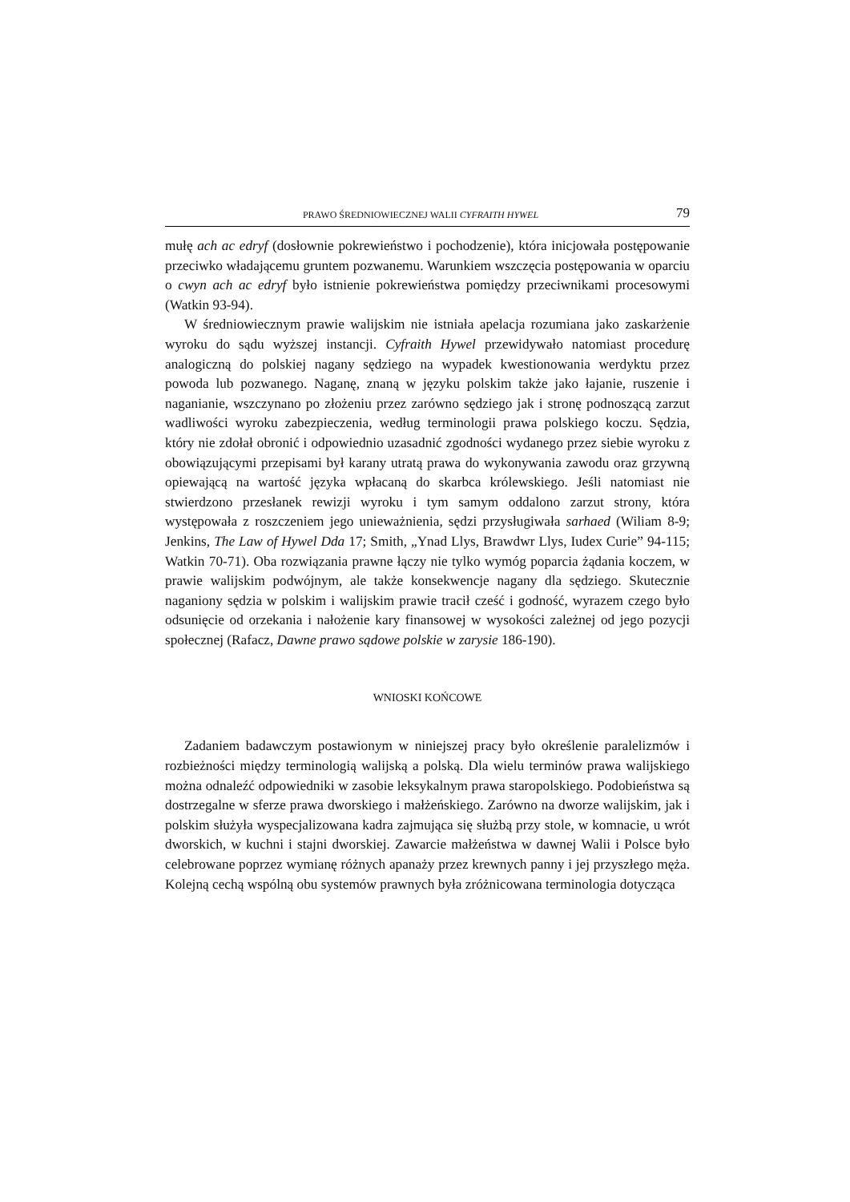PRAWO ŚREDNIOWIECZNEJ WALII CYFRAITH HYWEL 79
mułę ach ac edryf (dosłownie pokrewieństwo i pochodzenie), która inicjowała postępowanie przeciwko władającemu gruntem pozwanemu. Warunkiem wszczęcia postępowania w oparciu o cwyn ach ac edryf było istnienie pokrewieństwa pomiędzy przeciwnikami procesowymi (Watkin 93-94).
W średniowiecznym prawie walijskim nie istniała apelacja rozumiana jako zaskarżenie wyroku do sądu wyższej instancji. Cyfraith Hywel przewidywało natomiast procedurę analogiczną do polskiej nagany sędziego na wypadek kwestionowania werdyktu przez powoda lub pozwanego. Naganę, znaną w języku polskim także jako łajanie, ruszenie i naganianie, wszczynano po złożeniu przez zarówno sędziego jak i stronę podnoszącą zarzut wadliwości wyroku zabezpieczenia, według terminologii prawa polskiego koczu. Sędzia, który nie zdołał obronić i odpowiednio uzasadnić zgodności wydanego przez siebie wyroku z obowiązującymi przepisami był karany utratą prawa do wykonywania zawodu oraz grzywną opiewającą na wartość języka wpłacaną do skarbca królewskiego. Jeśli natomiast nie stwierdzono przesłanek rewizji wyroku i tym samym oddalono zarzut strony, która występowała z roszczeniem jego unieważnienia, sędzi przysługiwała sarhaed (Wiliam 8-9; Jenkins, The Law of Hywel Dda 17; Smith, „Ynad Llys, Brawdwr Llys, Iudex Curie” 94-115; Watkin 70-71). Oba rozwiązania prawne łączy nie tylko wymóg poparcia żądania koczem, w prawie walijskim podwójnym, ale także konsekwencje nagany dla sędziego. Skutecznie naganiony sędzia w polskim i walijskim prawie tracił cześć i godność, wyrazem czego było odsunięcie od orzekania i nałożenie kary finansowej w wysokości zależnej od jego pozycji społecznej (Rafacz, Dawne prawo sądowe polskie w zarysie 186-190).
WNIOSKI KOŃCOWE
Zadaniem badawczym postawionym w niniejszej pracy było określenie paralelizmów i rozbieżności między terminologią walijską a polską. Dla wielu terminów prawa walijskiego można odnaleźć odpowiedniki w zasobie leksykalnym prawa staropolskiego. Podobieństwa są dostrzegalne w sferze prawa dworskiego i małżeńskiego. Zarówno na dworze walijskim, jak i polskim służyła wyspecjalizowana kadra zajmująca się służbą przy stole, w komnacie, u wrót dworskich, w kuchni i stajni dworskiej. Zawarcie małżeństwa w dawnej Walii i Polsce było celebrowane poprzez wymianę różnych apanaży przez krewnych panny i jej przyszłego męża. Kolejną cechą wspólną obu systemów prawnych była zróżnicowana terminologia dotycząca